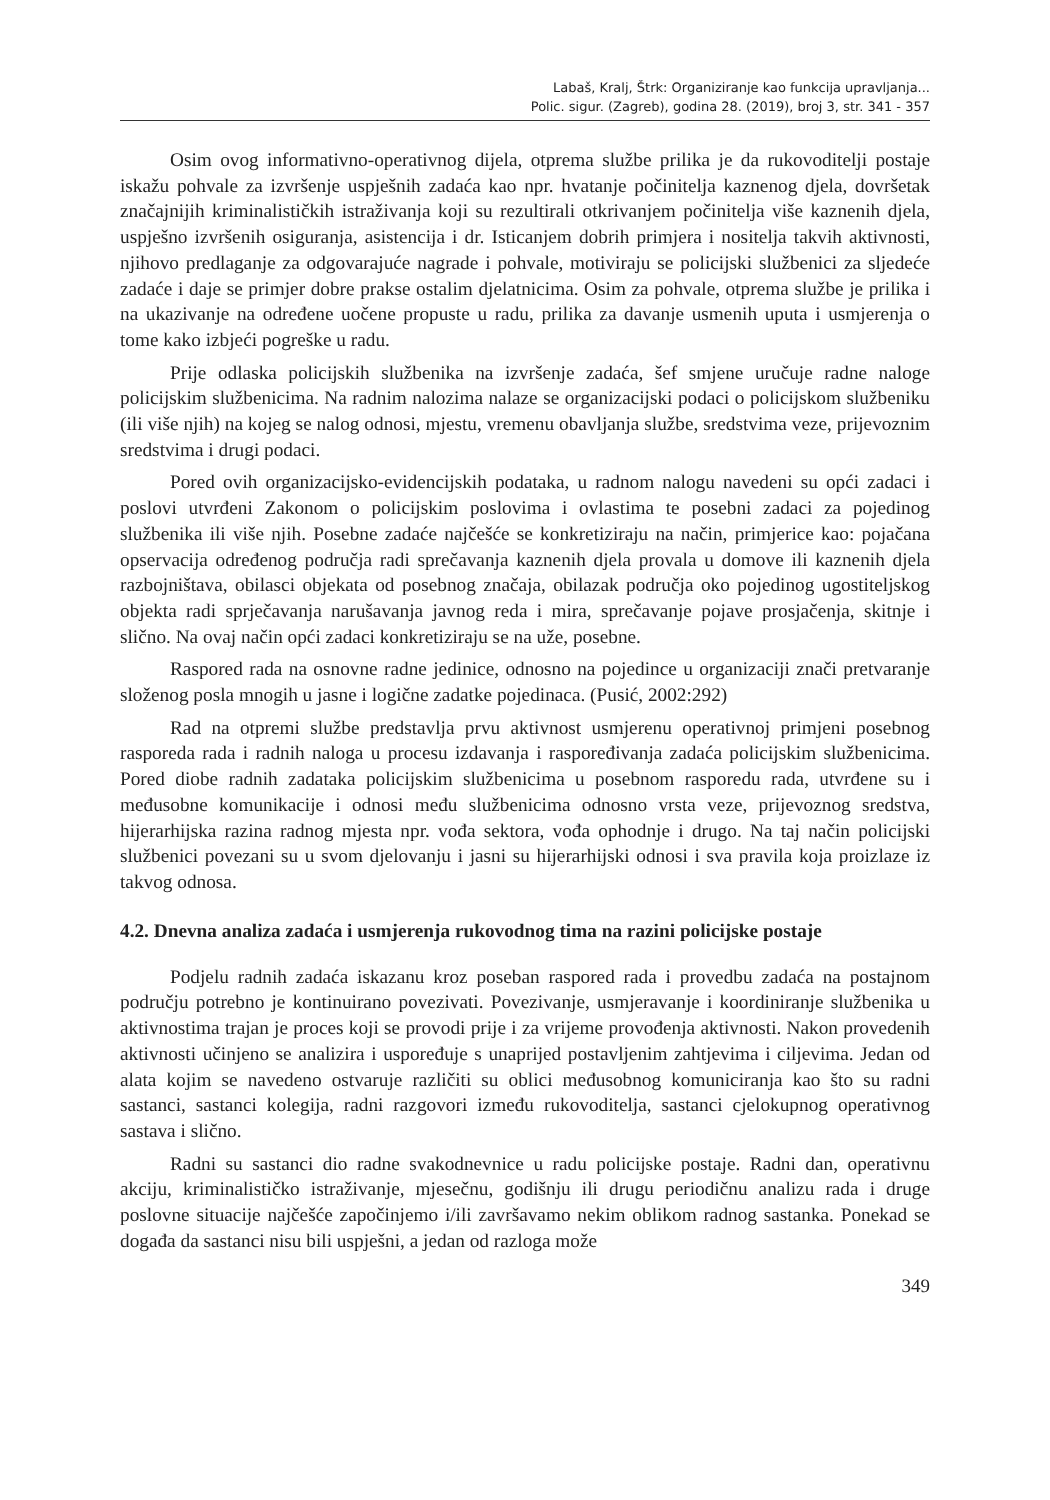Labaš, Kralj, Štrk: Organiziranje kao funkcija upravljanja...
Polic. sigur. (Zagreb), godina 28. (2019), broj 3, str. 341 - 357
Osim ovog informativno-operativnog dijela, otprema službe prilika je da rukovoditelji postaje iskažu pohvale za izvršenje uspješnih zadaća kao npr. hvatanje počinitelja kaznenog djela, dovršetak značajnijih kriminalističkih istraživanja koji su rezultirali otkrivanjem počinitelja više kaznenih djela, uspješno izvršenih osiguranja, asistencija i dr. Isticanjem dobrih primjera i nositelja takvih aktivnosti, njihovo predlaganje za odgovarajuće nagrade i pohvale, motiviraju se policijski službenici za sljedeće zadaće i daje se primjer dobre prakse ostalim djelatnicima. Osim za pohvale, otprema službe je prilika i na ukazivanje na određene uočene propuste u radu, prilika za davanje usmenih uputa i usmjerenja o tome kako izbjeći pogreške u radu.
Prije odlaska policijskih službenika na izvršenje zadaća, šef smjene uručuje radne naloge policijskim službenicima. Na radnim nalozima nalaze se organizacijski podaci o policijskom službeniku (ili više njih) na kojeg se nalog odnosi, mjestu, vremenu obavljanja službe, sredstvima veze, prijevoznim sredstvima i drugi podaci.
Pored ovih organizacijsko-evidencijskih podataka, u radnom nalogu navedeni su opći zadaci i poslovi utvrđeni Zakonom o policijskim poslovima i ovlastima te posebni zadaci za pojedinog službenika ili više njih. Posebne zadaće najčešće se konkretiziraju na način, primjerice kao: pojačana opservacija određenog područja radi sprečavanja kaznenih djela provala u domove ili kaznenih djela razbojništava, obilasci objekata od posebnog značaja, obilazak područja oko pojedinog ugostiteljskog objekta radi sprječavanja narušavanja javnog reda i mira, sprečavanje pojave prosjačenja, skitnje i slično. Na ovaj način opći zadaci konkretiziraju se na uže, posebne.
Raspored rada na osnovne radne jedinice, odnosno na pojedince u organizaciji znači pretvaranje složenog posla mnogih u jasne i logične zadatke pojedinaca. (Pusić, 2002:292)
Rad na otpremi službe predstavlja prvu aktivnost usmjerenu operativnoj primjeni posebnog rasporeda rada i radnih naloga u procesu izdavanja i raspoređivanja zadaća policijskim službenicima. Pored diobe radnih zadataka policijskim službenicima u posebnom rasporedu rada, utvrđene su i međusobne komunikacije i odnosi među službenicima odnosno vrsta veze, prijevoznog sredstva, hijerarhijska razina radnog mjesta npr. vođa sektora, vođa ophodnje i drugo. Na taj način policijski službenici povezani su u svom djelovanju i jasni su hijerarhijski odnosi i sva pravila koja proizlaze iz takvog odnosa.
4.2. Dnevna analiza zadaća i usmjerenja rukovodnog tima na razini policijske postaje
Podjelu radnih zadaća iskazanu kroz poseban raspored rada i provedbu zadaća na postajnom području potrebno je kontinuirano povezivati. Povezivanje, usmjeravanje i koordiniranje službenika u aktivnostima trajan je proces koji se provodi prije i za vrijeme provođenja aktivnosti. Nakon provedenih aktivnosti učinjeno se analizira i uspoređuje s unaprijed postavljenim zahtjevima i ciljevima. Jedan od alata kojim se navedeno ostvaruje različiti su oblici međusobnog komuniciranja kao što su radni sastanci, sastanci kolegija, radni razgovori između rukovoditelja, sastanci cjelokupnog operativnog sastava i slično.
Radni su sastanci dio radne svakodnevnice u radu policijske postaje. Radni dan, operativnu akciju, kriminalističko istraživanje, mjesečnu, godišnju ili drugu periodičnu analizu rada i druge poslovne situacije najčešće započinjemo i/ili završavamo nekim oblikom radnog sastanka. Ponekad se događa da sastanci nisu bili uspješni, a jedan od razloga može
349